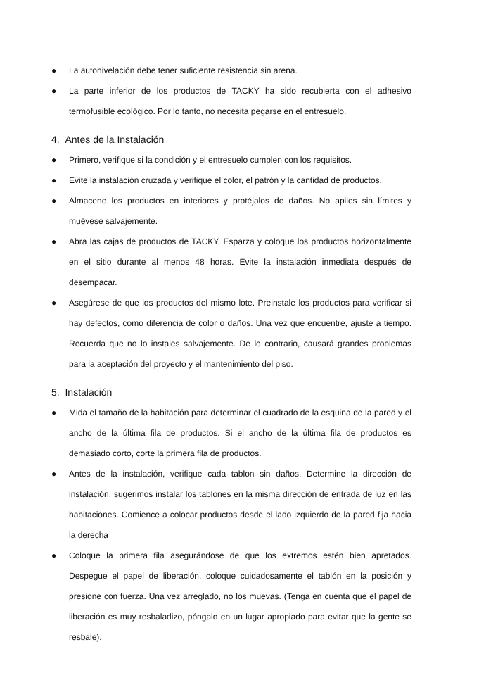● La autonivelación debe tener suficiente resistencia sin arena.
● La parte inferior de los productos de TACKY ha sido recubierta con el adhesivo termofusible ecológico. Por lo tanto, no necesita pegarse en el entresuelo.
4. Antes de la Instalación
● Primero, verifique si la condición y el entresuelo cumplen con los requisitos.
● Evite la instalación cruzada y verifique el color, el patrón y la cantidad de productos.
● Almacene los productos en interiores y protéjalos de daños. No apiles sin límites y muévese salvajemente.
● Abra las cajas de productos de TACKY. Esparza y coloque los productos horizontalmente en el sitio durante al menos 48 horas. Evite la instalación inmediata después de desempacar.
● Asegúrese de que los productos del mismo lote. Preinstale los productos para verificar si hay defectos, como diferencia de color o daños. Una vez que encuentre, ajuste a tiempo. Recuerda que no lo instales salvajemente. De lo contrario, causará grandes problemas para la aceptación del proyecto y el mantenimiento del piso.
5. Instalación
● Mida el tamaño de la habitación para determinar el cuadrado de la esquina de la pared y el ancho de la última fila de productos. Si el ancho de la última fila de productos es demasiado corto, corte la primera fila de productos.
● Antes de la instalación, verifique cada tablon sin daños. Determine la dirección de instalación, sugerimos instalar los tablones en la misma dirección de entrada de luz en las habitaciones. Comience a colocar productos desde el lado izquierdo de la pared fija hacia la derecha
● Coloque la primera fila asegurándose de que los extremos estén bien apretados. Despegue el papel de liberación, coloque cuidadosamente el tablón en la posición y presione con fuerza. Una vez arreglado, no los muevas. (Tenga en cuenta que el papel de liberación es muy resbaladizo, póngalo en un lugar apropiado para evitar que la gente se resbale).